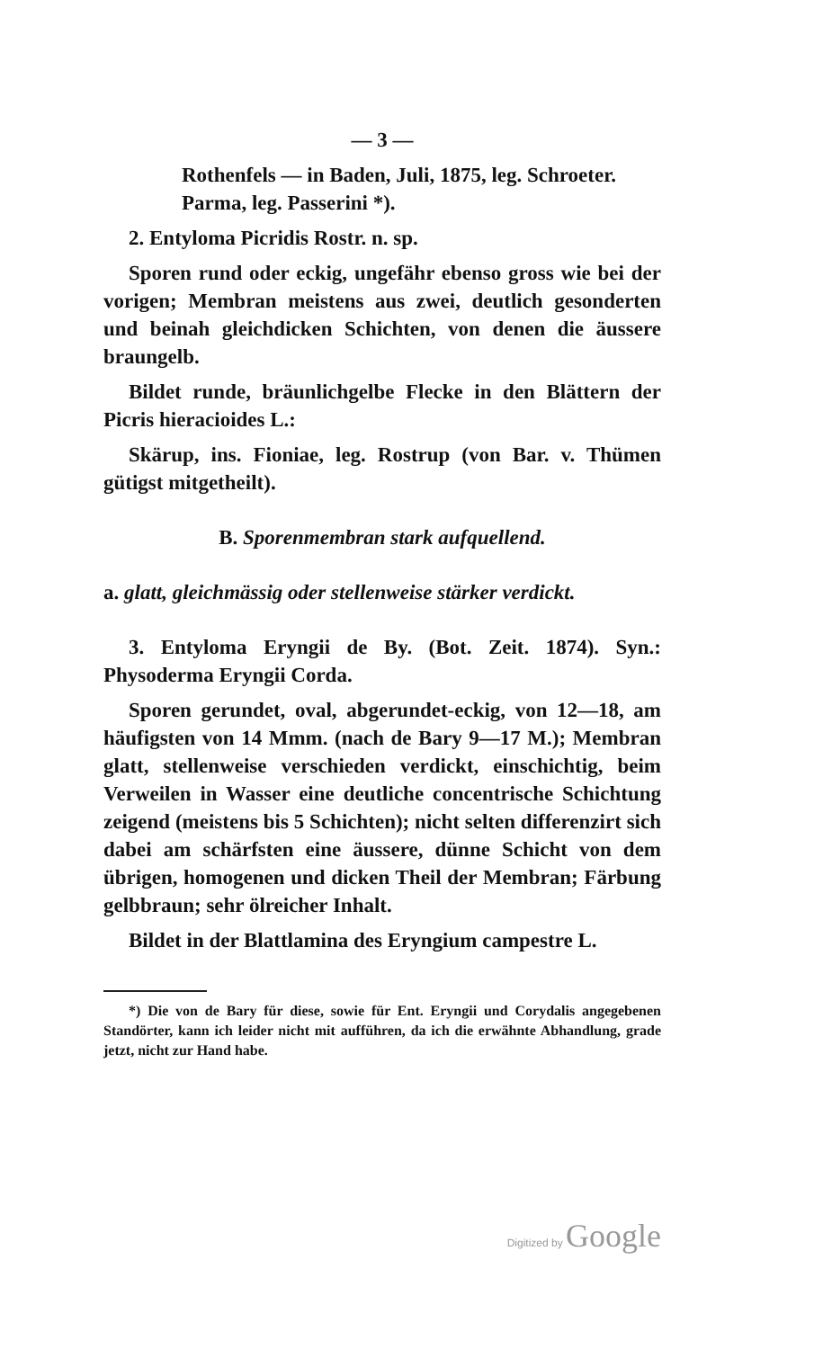— 3 —
Rothenfels — in Baden, Juli, 1875, leg. Schroeter.
Parma, leg. Passerini *).
2. Entyloma Picridis Rostr. n. sp.
Sporen rund oder eckig, ungefähr ebenso gross wie bei der vorigen; Membran meistens aus zwei, deutlich gesonderten und beinah gleichdicken Schichten, von denen die äussere braungelb.
Bildet runde, bräunlichgelbe Flecke in den Blättern der Picris hieracioides L.:
Skärup, ins. Fioniae, leg. Rostrup (von Bar. v. Thümen gütigst mitgetheilt).
B. Sporenmembran stark aufquellend.
a. glatt, gleichmässig oder stellenweise stärker verdickt.
3. Entyloma Eryngii de By. (Bot. Zeit. 1874). Syn.: Physoderma Eryngii Corda.
Sporen gerundet, oval, abgerundet-eckig, von 12—18, am häufigsten von 14 Mmm. (nach de Bary 9—17 M.); Membran glatt, stellenweise verschieden verdickt, einschichtig, beim Verweilen in Wasser eine deutliche concentrische Schichtung zeigend (meistens bis 5 Schichten); nicht selten differenzirt sich dabei am schärfsten eine äussere, dünne Schicht von dem übrigen, homogenen und dicken Theil der Membran; Färbung gelbbraun; sehr ölreicher Inhalt.
Bildet in der Blattlamina des Eryngium campestre L.
*) Die von de Bary für diese, sowie für Ent. Eryngii und Corydalis angegebenen Standörter, kann ich leider nicht mit aufführen, da ich die erwähnte Abhandlung, grade jetzt, nicht zur Hand habe.
Digitized by Google